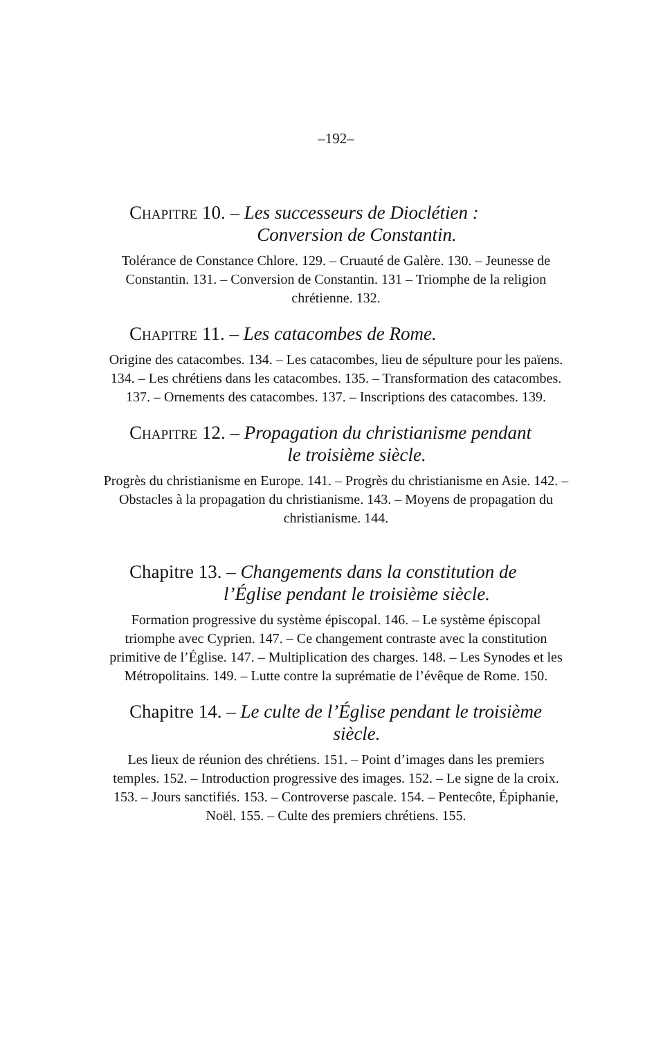–192–
Chapitre 10. – Les successeurs de Dioclétien :
Conversion de Constantin.
Tolérance de Constance Chlore. 129. – Cruauté de Galère. 130. – Jeunesse de Constantin. 131. – Conversion de Constantin. 131 – Triomphe de la religion chrétienne. 132.
Chapitre 11. – Les catacombes de Rome.
Origine des catacombes. 134. – Les catacombes, lieu de sépulture pour les païens. 134. – Les chrétiens dans les catacombes. 135. – Transformation des catacombes. 137. – Ornements des catacombes. 137. – Inscriptions des catacombes. 139.
Chapitre 12. – Propagation du christianisme pendant
le troisième siècle.
Progrès du christianisme en Europe. 141. – Progrès du christianisme en Asie. 142. – Obstacles à la propagation du christianisme. 143. – Moyens de propagation du christianisme. 144.
Chapitre 13. – Changements dans la constitution de
l’Église pendant le troisième siècle.
Formation progressive du système épiscopal. 146. – Le système épiscopal triomphe avec Cyprien. 147. – Ce changement contraste avec la constitution primitive de l’Église. 147. – Multiplication des charges. 148. – Les Synodes et les Métropolitains. 149. – Lutte contre la suprématie de l’évêque de Rome. 150.
Chapitre 14. – Le culte de l’Église pendant le troisième
siècle.
Les lieux de réunion des chrétiens. 151. – Point d’images dans les premiers temples. 152. – Introduction progressive des images. 152. – Le signe de la croix. 153. – Jours sanctifiés. 153. – Controverse pascale. 154. – Pentecôte, Épiphanie, Noël. 155. – Culte des premiers chrétiens. 155.